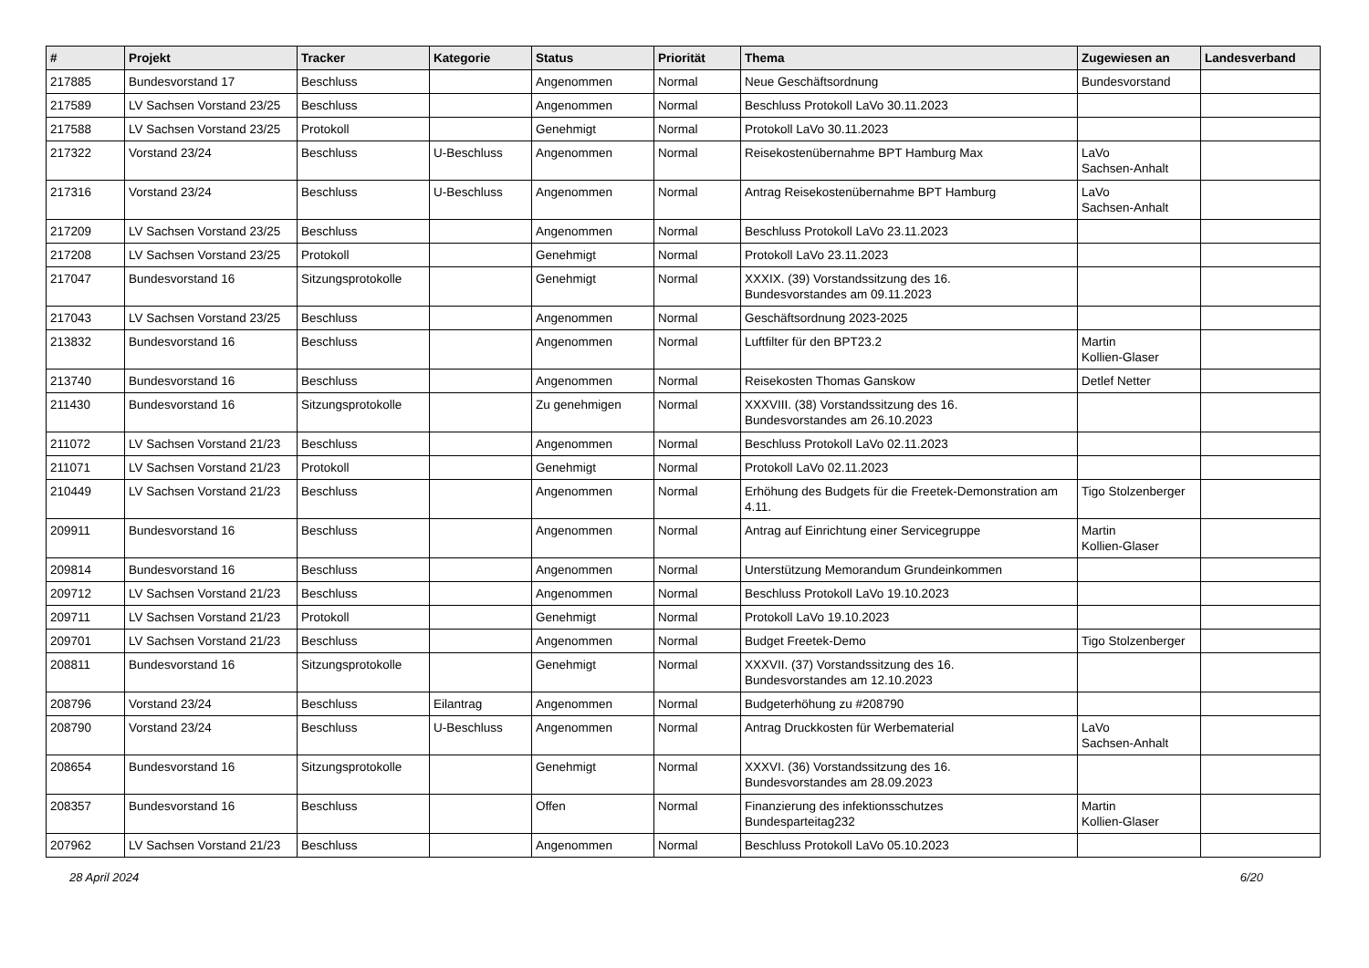| # | Projekt | Tracker | Kategorie | Status | Priorität | Thema | Zugewiesen an | Landesverband |
| --- | --- | --- | --- | --- | --- | --- | --- | --- |
| 217885 | Bundesvorstand 17 | Beschluss | | Angenommen | Normal | Neue Geschäftsordnung | Bundesvorstand | |
| 217589 | LV Sachsen Vorstand 23/25 | Beschluss | | Angenommen | Normal | Beschluss Protokoll LaVo 30.11.2023 | | |
| 217588 | LV Sachsen Vorstand 23/25 | Protokoll | | Genehmigt | Normal | Protokoll LaVo 30.11.2023 | | |
| 217322 | Vorstand 23/24 | Beschluss | U-Beschluss | Angenommen | Normal | Reisekostenübernahme BPT Hamburg Max | LaVo Sachsen-Anhalt | |
| 217316 | Vorstand 23/24 | Beschluss | U-Beschluss | Angenommen | Normal | Antrag Reisekostenübernahme BPT Hamburg | LaVo Sachsen-Anhalt | |
| 217209 | LV Sachsen Vorstand 23/25 | Beschluss | | Angenommen | Normal | Beschluss Protokoll LaVo 23.11.2023 | | |
| 217208 | LV Sachsen Vorstand 23/25 | Protokoll | | Genehmigt | Normal | Protokoll LaVo 23.11.2023 | | |
| 217047 | Bundesvorstand 16 | Sitzungsprotokolle | | Genehmigt | Normal | XXXIX. (39) Vorstandssitzung des 16. Bundesvorstandes am 09.11.2023 | | |
| 217043 | LV Sachsen Vorstand 23/25 | Beschluss | | Angenommen | Normal | Geschäftsordnung 2023-2025 | | |
| 213832 | Bundesvorstand 16 | Beschluss | | Angenommen | Normal | Luftfilter für den BPT23.2 | Martin Kollien-Glaser | |
| 213740 | Bundesvorstand 16 | Beschluss | | Angenommen | Normal | Reisekosten Thomas Ganskow | Detlef Netter | |
| 211430 | Bundesvorstand 16 | Sitzungsprotokolle | | Zu genehmigen | Normal | XXXVIII. (38) Vorstandssitzung des 16. Bundesvorstandes am 26.10.2023 | | |
| 211072 | LV Sachsen Vorstand 21/23 | Beschluss | | Angenommen | Normal | Beschluss Protokoll LaVo 02.11.2023 | | |
| 211071 | LV Sachsen Vorstand 21/23 | Protokoll | | Genehmigt | Normal | Protokoll LaVo 02.11.2023 | | |
| 210449 | LV Sachsen Vorstand 21/23 | Beschluss | | Angenommen | Normal | Erhöhung des Budgets für die Freetek-Demonstration am 4.11. | Tigo Stolzenberger | |
| 209911 | Bundesvorstand 16 | Beschluss | | Angenommen | Normal | Antrag auf Einrichtung einer Servicegruppe | Martin Kollien-Glaser | |
| 209814 | Bundesvorstand 16 | Beschluss | | Angenommen | Normal | Unterstützung Memorandum Grundeinkommen | | |
| 209712 | LV Sachsen Vorstand 21/23 | Beschluss | | Angenommen | Normal | Beschluss Protokoll LaVo 19.10.2023 | | |
| 209711 | LV Sachsen Vorstand 21/23 | Protokoll | | Genehmigt | Normal | Protokoll LaVo 19.10.2023 | | |
| 209701 | LV Sachsen Vorstand 21/23 | Beschluss | | Angenommen | Normal | Budget Freetek-Demo | Tigo Stolzenberger | |
| 208811 | Bundesvorstand 16 | Sitzungsprotokolle | | Genehmigt | Normal | XXXVII. (37) Vorstandssitzung des 16. Bundesvorstandes am 12.10.2023 | | |
| 208796 | Vorstand 23/24 | Beschluss | Eilantrag | Angenommen | Normal | Budgeterhöhung zu #208790 | | |
| 208790 | Vorstand 23/24 | Beschluss | U-Beschluss | Angenommen | Normal | Antrag Druckkosten für Werbematerial | LaVo Sachsen-Anhalt | |
| 208654 | Bundesvorstand 16 | Sitzungsprotokolle | | Genehmigt | Normal | XXXVI. (36) Vorstandssitzung des 16. Bundesvorstandes am 28.09.2023 | | |
| 208357 | Bundesvorstand 16 | Beschluss | | Offen | Normal | Finanzierung des infektionsschutzes Bundesparteitag232 | Martin Kollien-Glaser | |
| 207962 | LV Sachsen Vorstand 21/23 | Beschluss | | Angenommen | Normal | Beschluss Protokoll LaVo 05.10.2023 | | |
28 April 2024 6/20